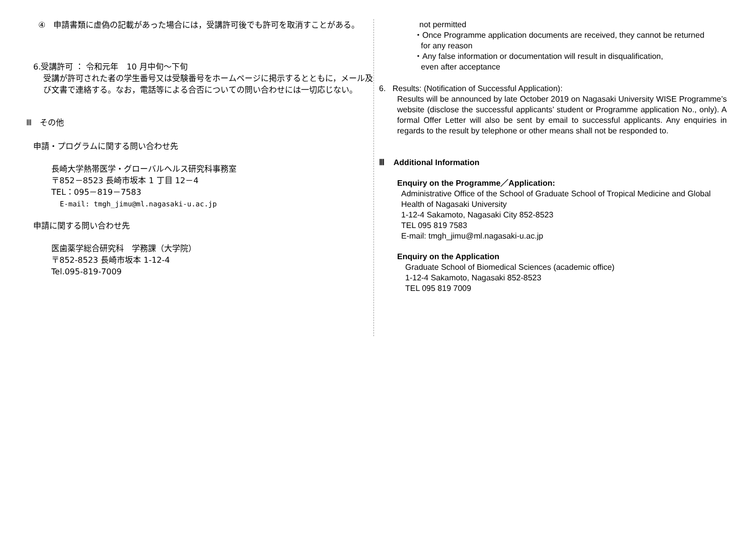④　申請書類に虚偽の記載があった場合には，受講許可後でも許可を取消すことがある。
6.受講許可 ： 令和元年　10 月中旬〜下旬
受講が許可された者の学生番号又は受験番号をホームページに掲示するとともに，メール及び文書で連絡する。なお，電話等による合否についての問い合わせには一切応じない。
Ⅲ　その他
申請・プログラムに関する問い合わせ先
長崎大学熱帯医学・グローバルヘルス研究科事務室
〒852－8523 長崎市坂本 1 丁目 12－4
TEL：095－819－7583
E-mail: tmgh_jimu@ml.nagasaki-u.ac.jp
申請に関する問い合わせ先
医歯薬学総合研究科　学務課（大学院）
〒852-8523 長崎市坂本 1-12-4
Tel.095-819-7009
not permitted
・Once Programme application documents are received, they cannot be returned
for any reason
・Any false information or documentation will result in disqualification,
even after acceptance
6. Results: (Notification of Successful Application):
Results will be announced by late October 2019 on Nagasaki University WISE Programme’s website (disclose the successful applicants’ student or Programme application No., only). A formal Offer Letter will also be sent by email to successful applicants. Any enquiries in regards to the result by telephone or other means shall not be responded to.
Ⅲ Additional Information
Enquiry on the Programme／Application:
Administrative Office of the School of Graduate School of Tropical Medicine and Global Health of Nagasaki University
1-12-4 Sakamoto, Nagasaki City 852-8523
TEL 095 819 7583
E-mail: tmgh_jimu@ml.nagasaki-u.ac.jp
Enquiry on the Application
Graduate School of Biomedical Sciences (academic office)
1-12-4 Sakamoto, Nagasaki 852-8523
TEL 095 819 7009